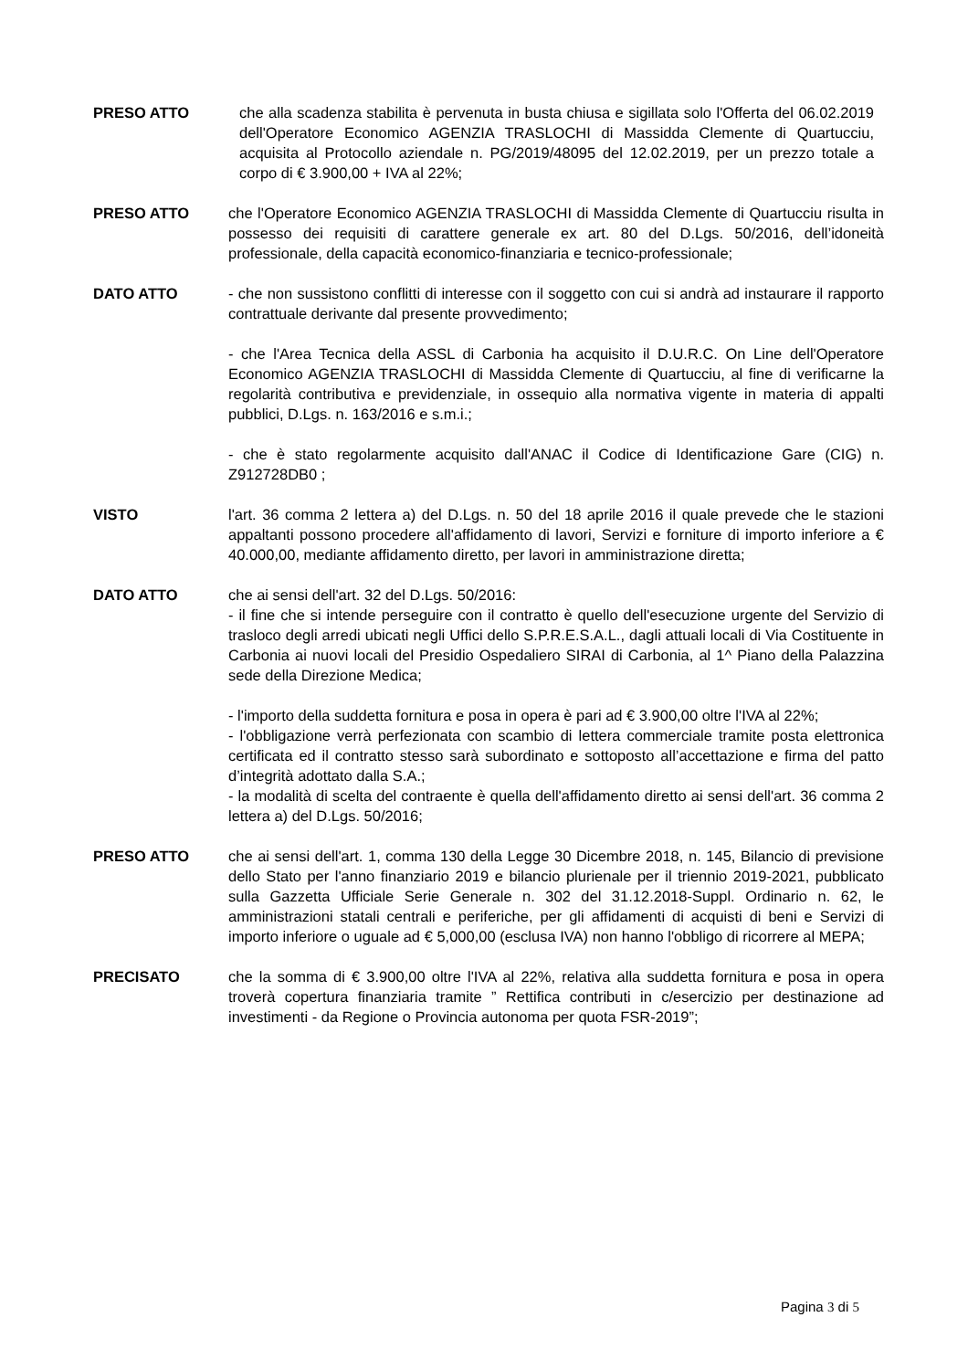PRESO ATTO che alla scadenza stabilita è pervenuta in busta chiusa e sigillata solo l'Offerta del 06.02.2019 dell'Operatore Economico AGENZIA TRASLOCHI di Massidda Clemente di Quartucciu, acquisita al Protocollo aziendale n. PG/2019/48095 del 12.02.2019, per un prezzo totale a corpo di € 3.900,00 + IVA al 22%;
PRESO ATTO che l'Operatore Economico AGENZIA TRASLOCHI di Massidda Clemente di Quartucciu risulta in possesso dei requisiti di carattere generale ex art. 80 del D.Lgs. 50/2016, dell’idoneità professionale, della capacità economico-finanziaria e tecnico-professionale;
DATO ATTO - che non sussistono conflitti di interesse con il soggetto con cui si andrà ad instaurare il rapporto contrattuale derivante dal presente provvedimento;
- che l'Area Tecnica della ASSL di Carbonia ha acquisito il D.U.R.C. On Line dell'Operatore Economico AGENZIA TRASLOCHI di Massidda Clemente di Quartucciu, al fine di verificarne la regolarità contributiva e previdenziale, in ossequio alla normativa vigente in materia di appalti pubblici, D.Lgs. n. 163/2016 e s.m.i.;
- che è stato regolarmente acquisito dall'ANAC il Codice di Identificazione Gare (CIG) n. Z912728DB0 ;
VISTO l'art. 36 comma 2 lettera a) del D.Lgs. n. 50 del 18 aprile 2016 il quale prevede che le stazioni appaltanti possono procedere all'affidamento di lavori, Servizi e forniture di importo inferiore a € 40.000,00, mediante affidamento diretto, per lavori in amministrazione diretta;
DATO ATTO che ai sensi dell'art. 32 del D.Lgs. 50/2016:
- il fine che si intende perseguire con il contratto è quello dell'esecuzione urgente del Servizio di trasloco degli arredi ubicati negli Uffici dello S.P.R.E.S.A.L., dagli attuali locali di Via Costituente in Carbonia ai nuovi locali del Presidio Ospedaliero SIRAI di Carbonia, al 1^ Piano della Palazzina sede della Direzione Medica;
- l'importo della suddetta fornitura e posa in opera è pari ad € 3.900,00 oltre l'IVA al 22%;
- l'obbligazione verrà perfezionata con scambio di lettera commerciale tramite posta elettronica certificata ed il contratto stesso sarà subordinato e sottoposto all’accettazione e firma del patto d’integrità adottato dalla S.A.;
- la modalità di scelta del contraente è quella dell'affidamento diretto ai sensi dell'art. 36 comma 2 lettera a) del D.Lgs. 50/2016;
PRESO ATTO che ai sensi dell'art. 1, comma 130 della Legge 30 Dicembre 2018, n. 145, Bilancio di previsione dello Stato per l'anno finanziario 2019 e bilancio plurienale per il triennio 2019-2021, pubblicato sulla Gazzetta Ufficiale Serie Generale n. 302 del 31.12.2018-Suppl. Ordinario n. 62, le amministrazioni statali centrali e periferiche, per gli affidamenti di acquisti di beni e Servizi di importo inferiore o uguale ad € 5,000,00 (esclusa IVA) non hanno l'obbligo di ricorrere al MEPA;
PRECISATO che la somma di € 3.900,00 oltre l'IVA al 22%, relativa alla suddetta fornitura e posa in opera troverà copertura finanziaria tramite ” Rettifica contributi in c/esercizio per destinazione ad investimenti - da Regione o Provincia autonoma per quota FSR-2019”;
Pagina 3 di 5